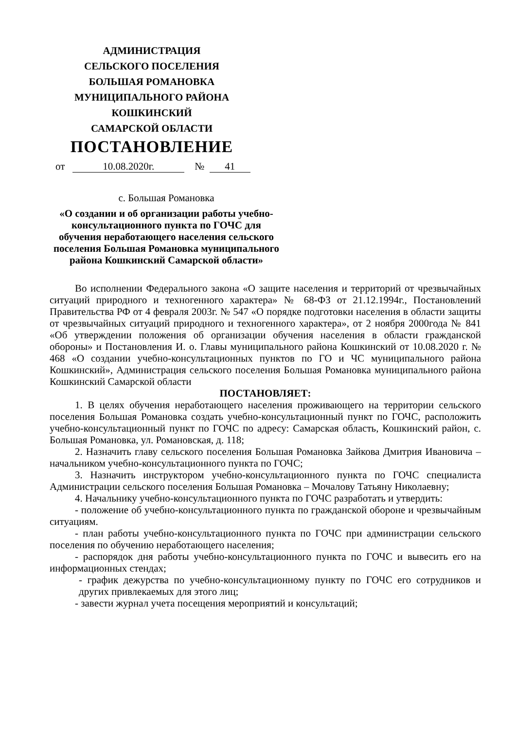АДМИНИСТРАЦИЯ
СЕЛЬСКОГО ПОСЕЛЕНИЯ
БОЛЬШАЯ РОМАНОВКА
МУНИЦИПАЛЬНОГО РАЙОНА
КОШКИНСКИЙ
САМАРСКОЙ ОБЛАСТИ
ПОСТАНОВЛЕНИЕ
от 10.08.2020г. № 41
с. Большая Романовка
«О создании и об организации работы учебно-консультационного пункта по ГОЧС для обучения неработающего населения сельского поселения Большая Романовка муниципального района Кошкинский Самарской области»
Во исполнении Федерального закона «О защите населения и территорий от чрезвычайных ситуаций природного и техногенного характера» № 68-ФЗ от 21.12.1994г., Постановлений Правительства РФ от 4 февраля 2003г. № 547 «О порядке подготовки населения в области защиты от чрезвычайных ситуаций природного и техногенного характера», от 2 ноября 2000года № 841 «Об утверждении положения об организации обучения населения в области гражданской обороны» и Постановления И. о. Главы муниципального района Кошкинский от 10.08.2020 г. № 468 «О создании учебно-консультационных пунктов по ГО и ЧС муниципального района Кошкинский», Администрация сельского поселения Большая Романовка муниципального района Кошкинский Самарской области
ПОСТАНОВЛЯЕТ:
1. В целях обучения неработающего населения проживающего на территории сельского поселения Большая Романовка создать учебно-консультационный пункт по ГОЧС, расположить учебно-консультационный пункт по ГОЧС по адресу: Самарская область, Кошкинский район, с. Большая Романовка, ул. Романовская, д. 118;
2. Назначить главу сельского поселения Большая Романовка Зайкова Дмитрия Ивановича – начальником учебно-консультационного пункта по ГОЧС;
3. Назначить инструктором учебно-консультационного пункта по ГОЧС специалиста Администрации сельского поселения Большая Романовка – Мочалову Татьяну Николаевну;
4. Начальнику учебно-консультационного пункта по ГОЧС разработать и утвердить:
- положение об учебно-консультационного пункта по гражданской обороне и чрезвычайным ситуациям.
- план работы учебно-консультационного пункта по ГОЧС при администрации сельского поселения по обучению неработающего населения;
- распорядок дня работы учебно-консультационного пункта по ГОЧС и вывесить его на информационных стендах;
- график дежурства по учебно-консультационному пункту по ГОЧС его сотрудников и других привлекаемых для этого лиц;
- завести журнал учета посещения мероприятий и консультаций;